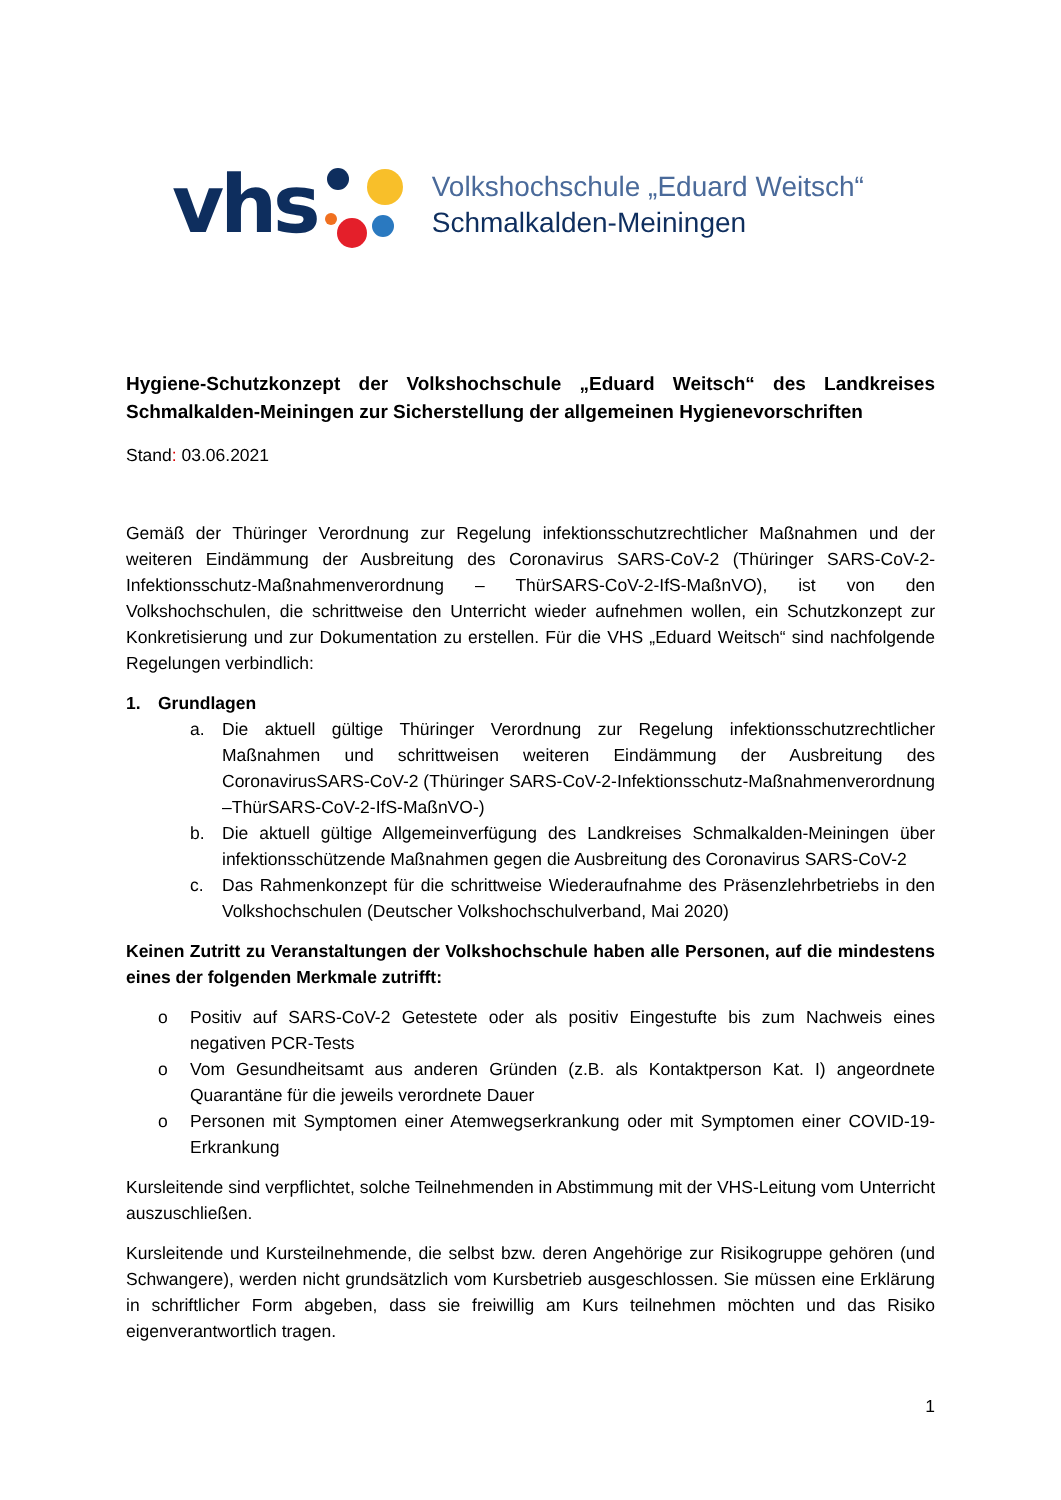vhs
Volkshochschule „Eduard Weitsch“
Schmalkalden-Meiningen
Hygiene-Schutzkonzept der Volkshochschule „Eduard Weitsch“ des Landkreises Schmalkalden-Meiningen zur Sicherstellung der allgemeinen Hygienevorschriften
Stand: 03.06.2021
Gemäß der Thüringer Verordnung zur Regelung infektionsschutzrechtlicher Maßnahmen und der weiteren Eindämmung der Ausbreitung des Coronavirus SARS-CoV-2 (Thüringer SARS-CoV-2-Infektionsschutz-Maßnahmenverordnung – ThürSARS-CoV-2-IfS-MaßnVO), ist von den Volkshochschulen, die schrittweise den Unterricht wieder aufnehmen wollen, ein Schutzkonzept zur Konkretisierung und zur Dokumentation zu erstellen. Für die VHS „Eduard Weitsch“ sind nachfolgende Regelungen verbindlich:
1. Grundlagen
a. Die aktuell gültige Thüringer Verordnung zur Regelung infektionsschutzrechtlicher Maßnahmen und schrittweisen weiteren Eindämmung der Ausbreitung des CoronavirusSARS-CoV-2 (Thüringer SARS-CoV-2-Infektionsschutz-Maßnahmenverordnung –ThürSARS-CoV-2-IfS-MaßnVO-)
b. Die aktuell gültige Allgemeinverfügung des Landkreises Schmalkalden-Meiningen über infektionsschützende Maßnahmen gegen die Ausbreitung des Coronavirus SARS-CoV-2
c. Das Rahmenkonzept für die schrittweise Wiederaufnahme des Präsenzlehrbetriebs in den Volkshochschulen (Deutscher Volkshochschulverband, Mai 2020)
Keinen Zutritt zu Veranstaltungen der Volkshochschule haben alle Personen, auf die mindestens eines der folgenden Merkmale zutrifft:
o Positiv auf SARS-CoV-2 Getestete oder als positiv Eingestufte bis zum Nachweis eines negativen PCR-Tests
o Vom Gesundheitsamt aus anderen Gründen (z.B. als Kontaktperson Kat. I) angeordnete Quarantäne für die jeweils verordnete Dauer
o Personen mit Symptomen einer Atemwegserkrankung oder mit Symptomen einer COVID-19-Erkrankung
Kursleitende sind verpflichtet, solche Teilnehmenden in Abstimmung mit der VHS-Leitung vom Unterricht auszuschließen.
Kursleitende und Kursteilnehmende, die selbst bzw. deren Angehörige zur Risikogruppe gehören (und Schwangere), werden nicht grundsätzlich vom Kursbetrieb ausgeschlossen. Sie müssen eine Erklärung in schriftlicher Form abgeben, dass sie freiwillig am Kurs teilnehmen möchten und das Risiko eigenverantwortlich tragen.
1